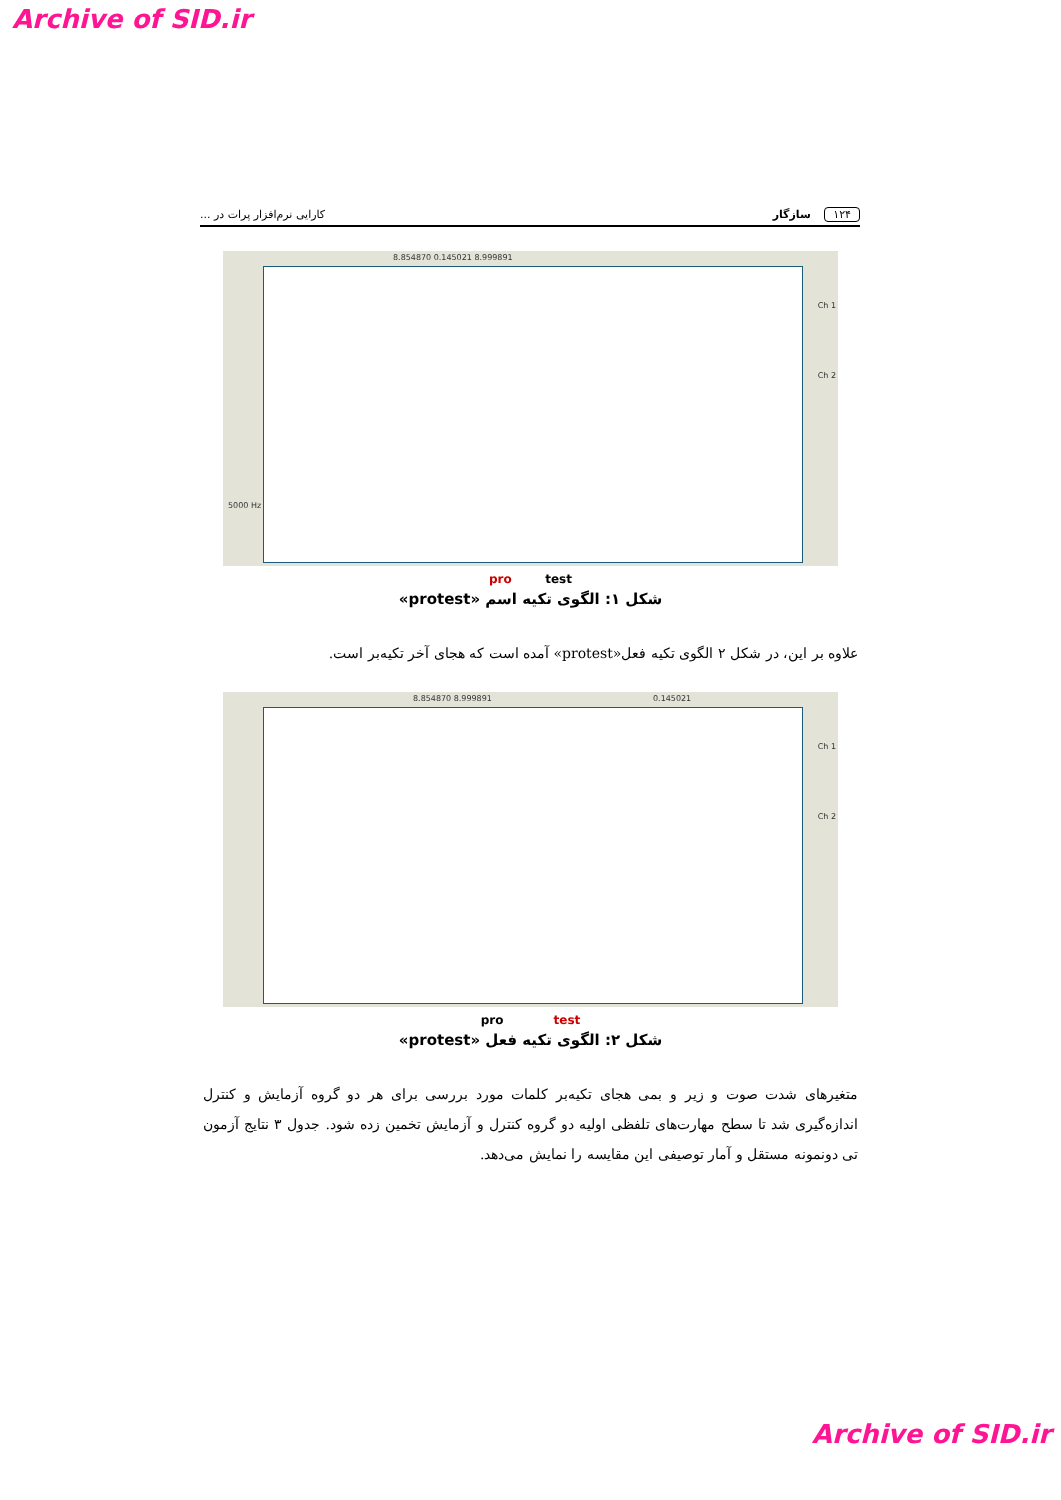Archive of SID.ir
۱۲۴ سازگار کارایی نرم‌افزار پرات در ...
8.854870 0.145021 8.999891
5000 Hz
Ch 1
Ch 2
pro test
شکل ۱: الگوی تکیه اسم «protest»
علاوه بر این، در شکل ۲ الگوی تکیه فعل«protest» آمده است که هجای آخر تکیه‌بر است.
8.854870 8.999891 0.145021
Ch 1
Ch 2
pro test
شکل ۲: الگوی تکیه فعل «protest»
متغیرهای شدت صوت و زیر و بمی هجای تکیه‌بر کلمات مورد بررسی برای هر دو گروه آزمایش و کنترل اندازه‌گیری شد تا سطح مهارت‌های تلفظی اولیه دو گروه کنترل و آزمایش تخمین زده شود. جدول ۳ نتایج آزمون تی دونمونه مستقل و آمار توصیفی این مقایسه را نمایش می‌دهد.
Archive of SID.ir